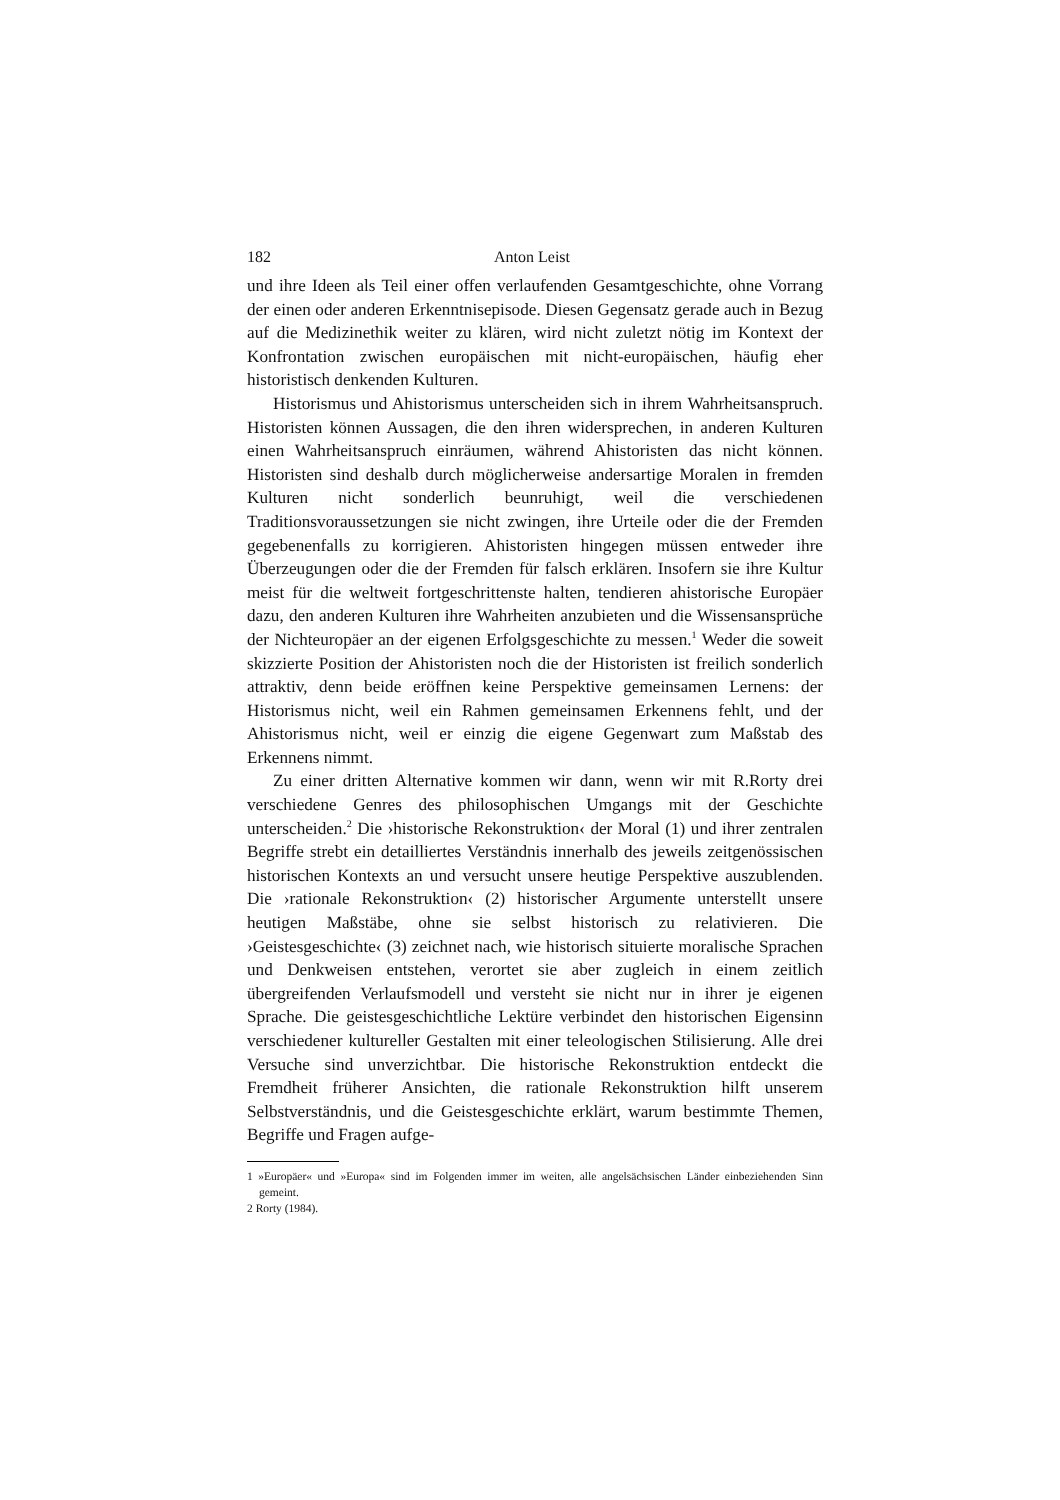182 Anton Leist
und ihre Ideen als Teil einer offen verlaufenden Gesamtgeschichte, ohne Vorrang der einen oder anderen Erkenntnisepisode. Diesen Gegensatz gerade auch in Bezug auf die Medizinethik weiter zu klären, wird nicht zuletzt nötig im Kontext der Konfrontation zwischen europäischen mit nicht-europäischen, häufig eher historistisch denkenden Kulturen.
Historismus und Ahistorismus unterscheiden sich in ihrem Wahrheitsanspruch. Historisten können Aussagen, die den ihren widersprechen, in anderen Kulturen einen Wahrheitsanspruch einräumen, während Ahistoristen das nicht können. Historisten sind deshalb durch möglicherweise andersartige Moralen in fremden Kulturen nicht sonderlich beunruhigt, weil die verschiedenen Traditionsvoraussetzungen sie nicht zwingen, ihre Urteile oder die der Fremden gegebenenfalls zu korrigieren. Ahistoristen hingegen müssen entweder ihre Überzeugungen oder die der Fremden für falsch erklären. Insofern sie ihre Kultur meist für die weltweit fortgeschrittenste halten, tendieren ahistorische Europäer dazu, den anderen Kulturen ihre Wahrheiten anzubieten und die Wissensansprüche der Nichteuropäer an der eigenen Erfolgsgeschichte zu messen.<sup>1</sup> Weder die soweit skizzierte Position der Ahistoristen noch die der Historisten ist freilich sonderlich attraktiv, denn beide eröffnen keine Perspektive gemeinsamen Lernens: der Historismus nicht, weil ein Rahmen gemeinsamen Erkennens fehlt, und der Ahistorismus nicht, weil er einzig die eigene Gegenwart zum Maßstab des Erkennens nimmt.
Zu einer dritten Alternative kommen wir dann, wenn wir mit R.Rorty drei verschiedene Genres des philosophischen Umgangs mit der Geschichte unterscheiden.<sup>2</sup> Die ›historische Rekonstruktion‹ der Moral (1) und ihrer zentralen Begriffe strebt ein detailliertes Verständnis innerhalb des jeweils zeitgenössischen historischen Kontexts an und versucht unsere heutige Perspektive auszublenden. Die ›rationale Rekonstruktion‹ (2) historischer Argumente unterstellt unsere heutigen Maßstäbe, ohne sie selbst historisch zu relativieren. Die ›Geistesgeschichte‹ (3) zeichnet nach, wie historisch situierte moralische Sprachen und Denkweisen entstehen, verortet sie aber zugleich in einem zeitlich übergreifenden Verlaufsmodell und versteht sie nicht nur in ihrer je eigenen Sprache. Die geistesgeschichtliche Lektüre verbindet den historischen Eigensinn verschiedener kultureller Gestalten mit einer teleologischen Stilisierung. Alle drei Versuche sind unverzichtbar. Die historische Rekonstruktion entdeckt die Fremdheit früherer Ansichten, die rationale Rekonstruktion hilft unserem Selbstverständnis, und die Geistesgeschichte erklärt, warum bestimmte Themen, Begriffe und Fragen aufge-
1 »Europäer« und »Europa« sind im Folgenden immer im weiten, alle angelsächsischen Länder einbeziehenden Sinn gemeint.
2 Rorty (1984).